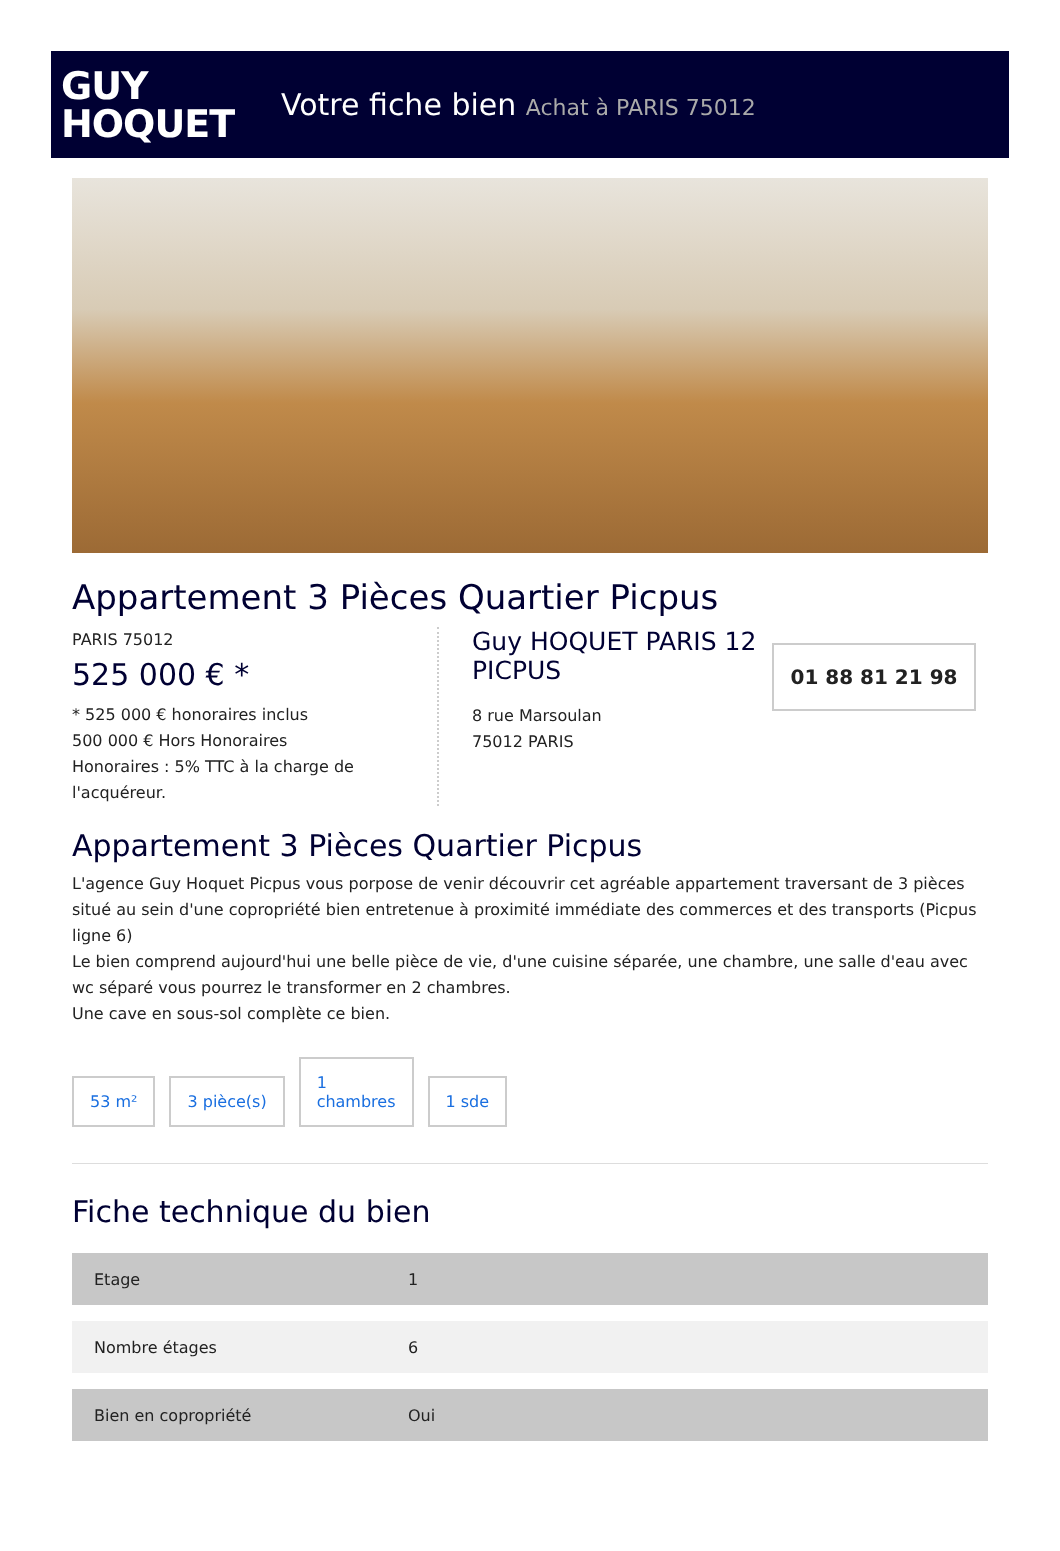GUY
HOQUET
Votre fiche bien Achat à PARIS 75012
Appartement 3 Pièces Quartier Picpus
PARIS 75012
525 000 € *
* 525 000 € honoraires inclus
500 000 € Hors Honoraires
Honoraires : 5% TTC à la charge de l'acquéreur.
Guy HOQUET PARIS 12 PICPUS
8 rue Marsoulan
75012 PARIS
01 88 81 21 98
Appartement 3 Pièces Quartier Picpus
L'agence Guy Hoquet Picpus vous porpose de venir découvrir cet agréable appartement traversant de 3 pièces situé au sein d'une copropriété bien entretenue à proximité immédiate des commerces et des transports (Picpus ligne 6)
Le bien comprend aujourd'hui une belle pièce de vie, d'une cuisine séparée, une chambre, une salle d'eau avec wc séparé vous pourrez le transformer en 2 chambres.
Une cave en sous-sol complète ce bien.
53 m²
3 pièce(s)
1
chambres
1 sde
Fiche technique du bien
| Etage | 1 |
| Nombre étages | 6 |
| Bien en copropriété | Oui |